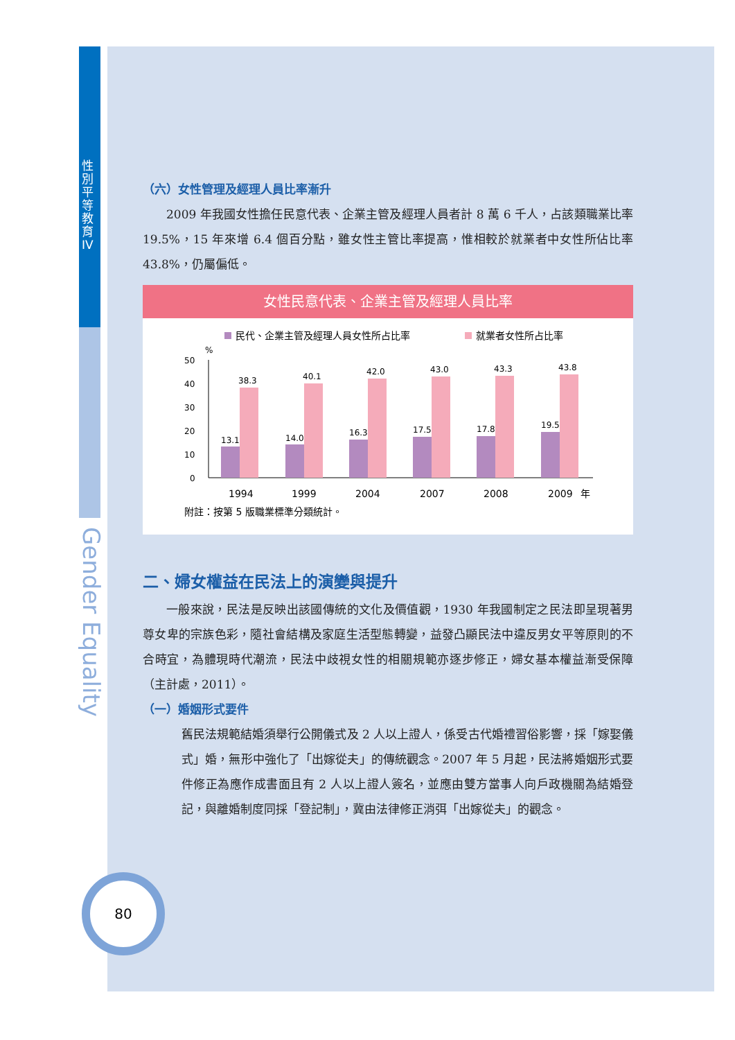性別平等教育IV
Gender Equality
（六）女性管理及經理人員比率漸升
2009 年我國女性擔任民意代表、企業主管及經理人員者計 8 萬 6 千人，占該類職業比率 19.5%，15 年來增 6.4 個百分點，雖女性主管比率提高，惟相較於就業者中女性所佔比率 43.8%，仍屬偏低。
女性民意代表、企業主管及經理人員比率
民代、企業主管及經理人員女性所占比率
就業者女性所占比率
%
50
40
30
20
10
0
13.1
38.3
1994
14.0
40.1
1999
16.3
42.0
2004
17.5
43.0
2007
17.8
43.3
2008
19.5
43.8
2009
年
附註：按第 5 版職業標準分類統計。
二、婦女權益在民法上的演變與提升
一般來說，民法是反映出該國傳統的文化及價值觀，1930 年我國制定之民法即呈現著男尊女卑的宗族色彩，隨社會結構及家庭生活型態轉變，益發凸顯民法中違反男女平等原則的不合時宜，為體現時代潮流，民法中歧視女性的相關規範亦逐步修正，婦女基本權益漸受保障（主計處，2011）。
（一）婚姻形式要件
舊民法規範結婚須舉行公開儀式及 2 人以上證人，係受古代婚禮習俗影響，採「嫁娶儀式」婚，無形中強化了「出嫁從夫」的傳統觀念。2007 年 5 月起，民法將婚姻形式要件修正為應作成書面且有 2 人以上證人簽名，並應由雙方當事人向戶政機關為結婚登記，與離婚制度同採「登記制」，冀由法律修正消弭「出嫁從夫」的觀念。
80